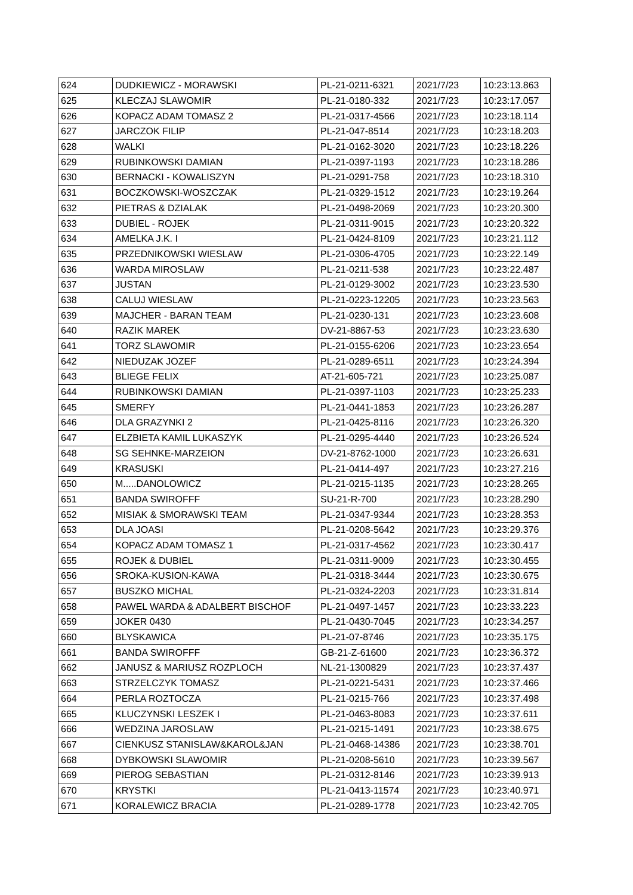| 624 | DUDKIEWICZ - MORAWSKI | PL-21-0211-6321 | 2021/7/23 | 10:23:13.863 |
| 625 | KLECZAJ SLAWOMIR | PL-21-0180-332 | 2021/7/23 | 10:23:17.057 |
| 626 | KOPACZ ADAM TOMASZ 2 | PL-21-0317-4566 | 2021/7/23 | 10:23:18.114 |
| 627 | JARCZOK FILIP | PL-21-047-8514 | 2021/7/23 | 10:23:18.203 |
| 628 | WALKI | PL-21-0162-3020 | 2021/7/23 | 10:23:18.226 |
| 629 | RUBINKOWSKI DAMIAN | PL-21-0397-1193 | 2021/7/23 | 10:23:18.286 |
| 630 | BERNACKI - KOWALISZYN | PL-21-0291-758 | 2021/7/23 | 10:23:18.310 |
| 631 | BOCZKOWSKI-WOSZCZAK | PL-21-0329-1512 | 2021/7/23 | 10:23:19.264 |
| 632 | PIETRAS & DZIALAK | PL-21-0498-2069 | 2021/7/23 | 10:23:20.300 |
| 633 | DUBIEL - ROJEK | PL-21-0311-9015 | 2021/7/23 | 10:23:20.322 |
| 634 | AMELKA J.K. I | PL-21-0424-8109 | 2021/7/23 | 10:23:21.112 |
| 635 | PRZEDNIKOWSKI WIESLAW | PL-21-0306-4705 | 2021/7/23 | 10:23:22.149 |
| 636 | WARDA MIROSLAW | PL-21-0211-538 | 2021/7/23 | 10:23:22.487 |
| 637 | JUSTAN | PL-21-0129-3002 | 2021/7/23 | 10:23:23.530 |
| 638 | CALUJ WIESLAW | PL-21-0223-12205 | 2021/7/23 | 10:23:23.563 |
| 639 | MAJCHER - BARAN TEAM | PL-21-0230-131 | 2021/7/23 | 10:23:23.608 |
| 640 | RAZIK MAREK | DV-21-8867-53 | 2021/7/23 | 10:23:23.630 |
| 641 | TORZ SLAWOMIR | PL-21-0155-6206 | 2021/7/23 | 10:23:23.654 |
| 642 | NIEDUZAK JOZEF | PL-21-0289-6511 | 2021/7/23 | 10:23:24.394 |
| 643 | BLIEGE FELIX | AT-21-605-721 | 2021/7/23 | 10:23:25.087 |
| 644 | RUBINKOWSKI DAMIAN | PL-21-0397-1103 | 2021/7/23 | 10:23:25.233 |
| 645 | SMERFY | PL-21-0441-1853 | 2021/7/23 | 10:23:26.287 |
| 646 | DLA GRAZYNKI 2 | PL-21-0425-8116 | 2021/7/23 | 10:23:26.320 |
| 647 | ELZBIETA KAMIL LUKASZYK | PL-21-0295-4440 | 2021/7/23 | 10:23:26.524 |
| 648 | SG SEHNKE-MARZEION | DV-21-8762-1000 | 2021/7/23 | 10:23:26.631 |
| 649 | KRASUSKI | PL-21-0414-497 | 2021/7/23 | 10:23:27.216 |
| 650 | M.....DANOLOWICZ | PL-21-0215-1135 | 2021/7/23 | 10:23:28.265 |
| 651 | BANDA SWIROFFF | SU-21-R-700 | 2021/7/23 | 10:23:28.290 |
| 652 | MISIAK & SMORAWSKI TEAM | PL-21-0347-9344 | 2021/7/23 | 10:23:28.353 |
| 653 | DLA JOASI | PL-21-0208-5642 | 2021/7/23 | 10:23:29.376 |
| 654 | KOPACZ ADAM TOMASZ 1 | PL-21-0317-4562 | 2021/7/23 | 10:23:30.417 |
| 655 | ROJEK & DUBIEL | PL-21-0311-9009 | 2021/7/23 | 10:23:30.455 |
| 656 | SROKA-KUSION-KAWA | PL-21-0318-3444 | 2021/7/23 | 10:23:30.675 |
| 657 | BUSZKO MICHAL | PL-21-0324-2203 | 2021/7/23 | 10:23:31.814 |
| 658 | PAWEL WARDA & ADALBERT BISCHOF | PL-21-0497-1457 | 2021/7/23 | 10:23:33.223 |
| 659 | JOKER 0430 | PL-21-0430-7045 | 2021/7/23 | 10:23:34.257 |
| 660 | BLYSKAWICA | PL-21-07-8746 | 2021/7/23 | 10:23:35.175 |
| 661 | BANDA SWIROFFF | GB-21-Z-61600 | 2021/7/23 | 10:23:36.372 |
| 662 | JANUSZ & MARIUSZ ROZPLOCH | NL-21-1300829 | 2021/7/23 | 10:23:37.437 |
| 663 | STRZELCZYK TOMASZ | PL-21-0221-5431 | 2021/7/23 | 10:23:37.466 |
| 664 | PERLA ROZTOCZA | PL-21-0215-766 | 2021/7/23 | 10:23:37.498 |
| 665 | KLUCZYNSKI LESZEK I | PL-21-0463-8083 | 2021/7/23 | 10:23:37.611 |
| 666 | WEDZINA JAROSLAW | PL-21-0215-1491 | 2021/7/23 | 10:23:38.675 |
| 667 | CIENKUSZ STANISLAW&KAROL&JAN | PL-21-0468-14386 | 2021/7/23 | 10:23:38.701 |
| 668 | DYBKOWSKI SLAWOMIR | PL-21-0208-5610 | 2021/7/23 | 10:23:39.567 |
| 669 | PIEROG SEBASTIAN | PL-21-0312-8146 | 2021/7/23 | 10:23:39.913 |
| 670 | KRYSTKI | PL-21-0413-11574 | 2021/7/23 | 10:23:40.971 |
| 671 | KORALEWICZ BRACIA | PL-21-0289-1778 | 2021/7/23 | 10:23:42.705 |